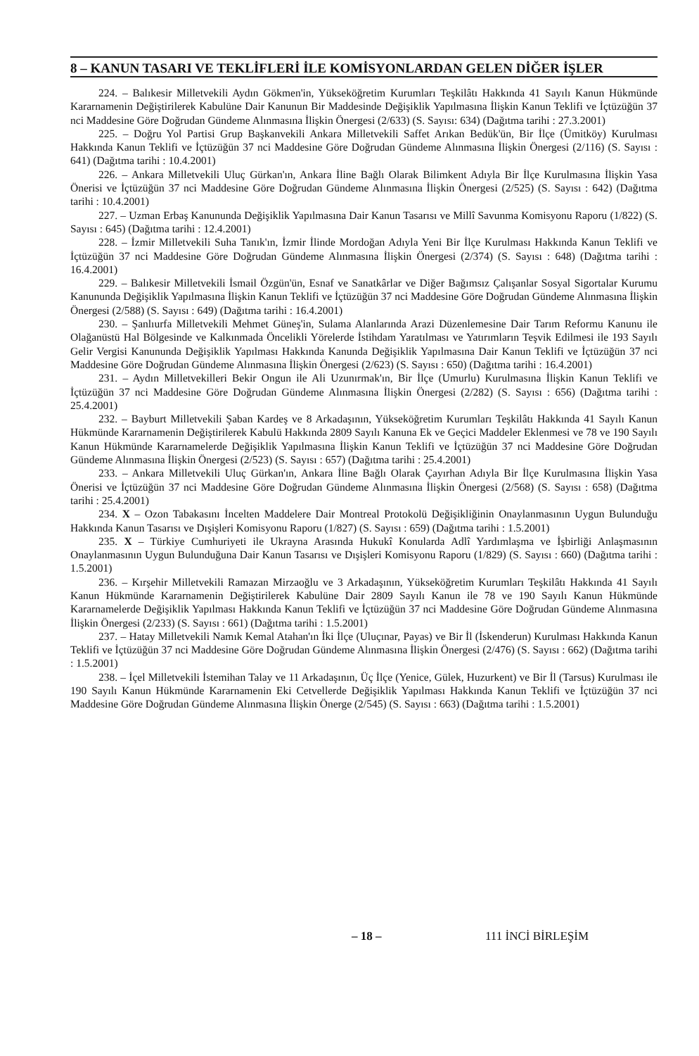8 – KANUN TASARI VE TEKLİFLERİ İLE KOMİSYONLARDAN GELEN DİĞER İŞLER
224. – Balıkesir Milletvekili Aydın Gökmen'in, Yükseköğretim Kurumları Teşkilâtı Hakkında 41 Sayılı Kanun Hükmünde Kararnamenin Değiştirilerek Kabulüne Dair Kanunun Bir Maddesinde Değişiklik Yapılmasına İlişkin Kanun Teklifi ve İçtüzüğün 37 nci Maddesine Göre Doğrudan Gündeme Alınmasına İlişkin Önergesi (2/633) (S. Sayısı: 634) (Dağıtma tarihi : 27.3.2001)
225. – Doğru Yol Partisi Grup Başkanvekili Ankara Milletvekili Saffet Arıkan Bedük'ün, Bir İlçe (Ümitköy) Kurulması Hakkında Kanun Teklifi ve İçtüzüğün 37 nci Maddesine Göre Doğrudan Gündeme Alınmasına İlişkin Önergesi (2/116) (S. Sayısı : 641) (Dağıtma tarihi : 10.4.2001)
226. – Ankara Milletvekili Uluç Gürkan'ın, Ankara İline Bağlı Olarak Bilimkent Adıyla Bir İlçe Kurulmasına İlişkin Yasa Önerisi ve İçtüzüğün 37 nci Maddesine Göre Doğrudan Gündeme Alınmasına İlişkin Önergesi (2/525) (S. Sayısı : 642) (Dağıtma tarihi : 10.4.2001)
227. – Uzman Erbaş Kanununda Değişiklik Yapılmasına Dair Kanun Tasarısı ve Millî Savunma Komisyonu Raporu (1/822) (S. Sayısı : 645) (Dağıtma tarihi : 12.4.2001)
228. – İzmir Milletvekili Suha Tanık'ın, İzmir İlinde Mordoğan Adıyla Yeni Bir İlçe Kurulması Hakkında Kanun Teklifi ve İçtüzüğün 37 nci Maddesine Göre Doğrudan Gündeme Alınmasına İlişkin Önergesi (2/374) (S. Sayısı : 648) (Dağıtma tarihi : 16.4.2001)
229. – Balıkesir Milletvekili İsmail Özgün'ün, Esnaf ve Sanatkârlar ve Diğer Bağımsız Çalışanlar Sosyal Sigortalar Kurumu Kanununda Değişiklik Yapılmasına İlişkin Kanun Teklifi ve İçtüzüğün 37 nci Maddesine Göre Doğrudan Gündeme Alınmasına İlişkin Önergesi (2/588) (S. Sayısı : 649) (Dağıtma tarihi : 16.4.2001)
230. – Şanlıurfa Milletvekili Mehmet Güneş'in, Sulama Alanlarında Arazi Düzenlemesine Dair Tarım Reformu Kanunu ile Olağanüstü Hal Bölgesinde ve Kalkınmada Öncelikli Yörelerde İstihdam Yaratılması ve Yatırımların Teşvik Edilmesi ile 193 Sayılı Gelir Vergisi Kanununda Değişiklik Yapılması Hakkında Kanunda Değişiklik Yapılmasına Dair Kanun Teklifi ve İçtüzüğün 37 nci Maddesine Göre Doğrudan Gündeme Alınmasına İlişkin Önergesi (2/623) (S. Sayısı : 650) (Dağıtma tarihi : 16.4.2001)
231. – Aydın Milletvekilleri Bekir Ongun ile Ali Uzunırmak'ın, Bir İlçe (Umurlu) Kurulmasına İlişkin Kanun Teklifi ve İçtüzüğün 37 nci Maddesine Göre Doğrudan Gündeme Alınmasına İlişkin Önergesi (2/282) (S. Sayısı : 656) (Dağıtma tarihi : 25.4.2001)
232. – Bayburt Milletvekili Şaban Kardeş ve 8 Arkadaşının, Yükseköğretim Kurumları Teşkilâtı Hakkında 41 Sayılı Kanun Hükmünde Kararnamenin Değiştirilerek Kabulü Hakkında 2809 Sayılı Kanuna Ek ve Geçici Maddeler Eklenmesi ve 78 ve 190 Sayılı Kanun Hükmünde Kararnamelerde Değişiklik Yapılmasına İlişkin Kanun Teklifi ve İçtüzüğün 37 nci Maddesine Göre Doğrudan Gündeme Alınmasına İlişkin Önergesi (2/523) (S. Sayısı : 657) (Dağıtma tarihi : 25.4.2001)
233. – Ankara Milletvekili Uluç Gürkan'ın, Ankara İline Bağlı Olarak Çayırhan Adıyla Bir İlçe Kurulmasına İlişkin Yasa Önerisi ve İçtüzüğün 37 nci Maddesine Göre Doğrudan Gündeme Alınmasına İlişkin Önergesi (2/568) (S. Sayısı : 658) (Dağıtma tarihi : 25.4.2001)
234. X – Ozon Tabakasını İncelten Maddelere Dair Montreal Protokolü Değişikliğinin Onaylanmasının Uygun Bulunduğu Hakkında Kanun Tasarısı ve Dışişleri Komisyonu Raporu (1/827) (S. Sayısı : 659) (Dağıtma tarihi : 1.5.2001)
235. X – Türkiye Cumhuriyeti ile Ukrayna Arasında Hukukî Konularda Adlî Yardımlaşma ve İşbirliği Anlaşmasının Onaylanmasının Uygun Bulunduğuna Dair Kanun Tasarısı ve Dışişleri Komisyonu Raporu (1/829) (S. Sayısı : 660) (Dağıtma tarihi : 1.5.2001)
236. – Kırşehir Milletvekili Ramazan Mirzaoğlu ve 3 Arkadaşının, Yükseköğretim Kurumları Teşkilâtı Hakkında 41 Sayılı Kanun Hükmünde Kararnamenin Değiştirilerek Kabulüne Dair 2809 Sayılı Kanun ile 78 ve 190 Sayılı Kanun Hükmünde Kararnamelerde Değişiklik Yapılması Hakkında Kanun Teklifi ve İçtüzüğün 37 nci Maddesine Göre Doğrudan Gündeme Alınmasına İlişkin Önergesi (2/233) (S. Sayısı : 661) (Dağıtma tarihi : 1.5.2001)
237. – Hatay Milletvekili Namık Kemal Atahan'ın İki İlçe (Uluçınar, Payas) ve Bir İl (İskenderun) Kurulması Hakkında Kanun Teklifi ve İçtüzüğün 37 nci Maddesine Göre Doğrudan Gündeme Alınmasına İlişkin Önergesi (2/476) (S. Sayısı : 662) (Dağıtma tarihi : 1.5.2001)
238. – İçel Milletvekili İstemihan Talay ve 11 Arkadaşının, Üç İlçe (Yenice, Gülek, Huzurkent) ve Bir İl (Tarsus) Kurulması ile 190 Sayılı Kanun Hükmünde Kararnamenin Eki Cetvellerde Değişiklik Yapılması Hakkında Kanun Teklifi ve İçtüzüğün 37 nci Maddesine Göre Doğrudan Gündeme Alınmasına İlişkin Önerge (2/545) (S. Sayısı : 663) (Dağıtma tarihi : 1.5.2001)
– 18 – 111 İNCİ BİRLEŞİM